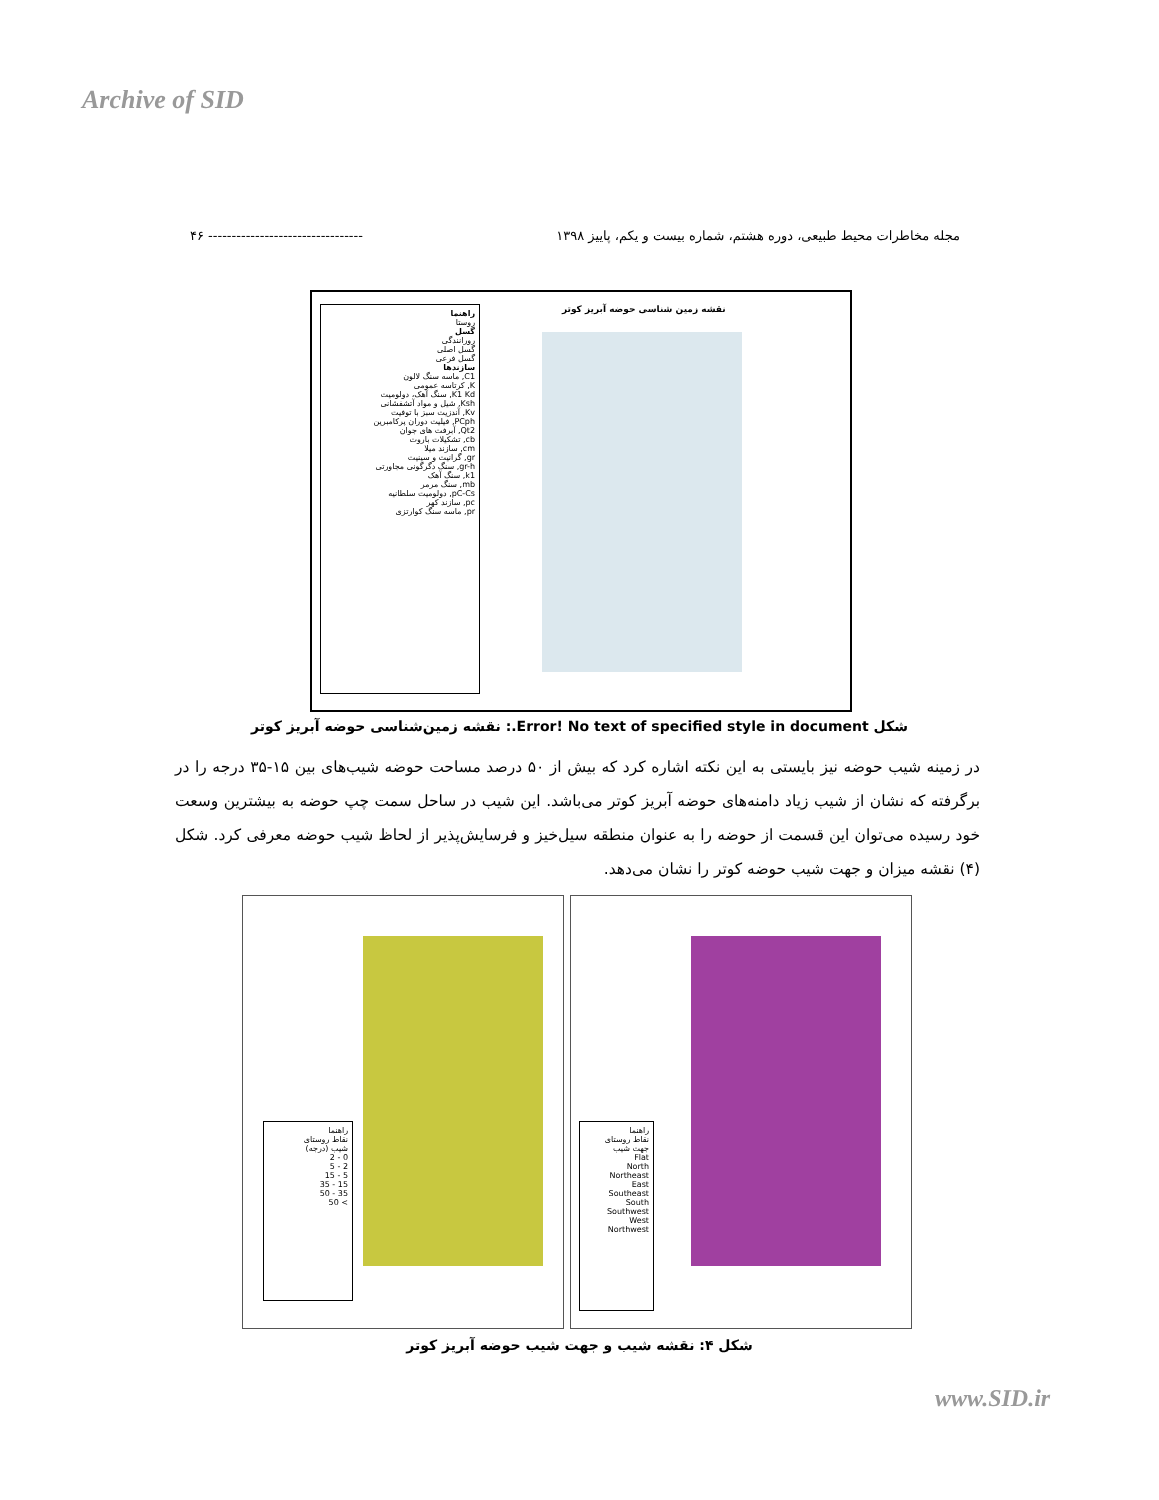Archive of SID
مجله مخاطرات محیط طبیعی، دوره هشتم، شماره بیست و یکم، پاییز ۱۳۹۸ --------------------------------- ۴۶
راهنما
روستا
گسل
رورانندگی
گسل اصلی
گسل فرعی
سازندها
C1, ماسه سنگ لالون
K, کرتاسه عمومی
K1 Kd, سنگ آهک، دولومیت
Ksh, شیل و مواد آتشفشانی
Kv, آندزیت سبز با توفیت
PCph, فیلیت دوران پرکامبرین
Qt2, آبرفت های جوان
cb, تشکیلات باروت
cm, سازند میلا
gr, گرانیت و سینیت
gr-h, سنگ دگرگونی مجاورتی
k1, سنگ آهک
mb, سنگ مرمر
pC-Cs, دولومیت سلطانیه
pc, سازند کهر
pr, ماسه سنگ کوارتزی
نقشه زمین شناسی حوضه آبریز کوتر
شکل Error! No text of specified style in document.: نقشه زمین‌شناسی حوضه آبریز کوتر
در زمینه شیب حوضه نیز بایستی به این نکته اشاره کرد که بیش از ۵۰ درصد مساحت حوضه شیب‌های بین ۱۵-۳۵ درجه را در برگرفته که نشان از شیب زیاد دامنه‌های حوضه آبریز کوتر می‌باشد. این شیب در ساحل سمت چپ حوضه به بیشترین وسعت خود رسیده می‌توان این قسمت از حوضه را به عنوان منطقه سیل‌خیز و فرسایش‌پذیر از لحاظ شیب حوضه معرفی کرد. شکل (۴) نقشه میزان و جهت شیب حوضه کوتر را نشان می‌دهد.
راهنما
نقاط روستای
شیب (درجه)
0 - 2
2 - 5
5 - 15
15 - 35
35 - 50
> 50
راهنما
نقاط روستای
جهت شیب
Flat
North
Northeast
East
Southeast
South
Southwest
West
Northwest
شکل ۴: نقشه شیب و جهت شیب حوضه آبریز کوتر
www.SID.ir